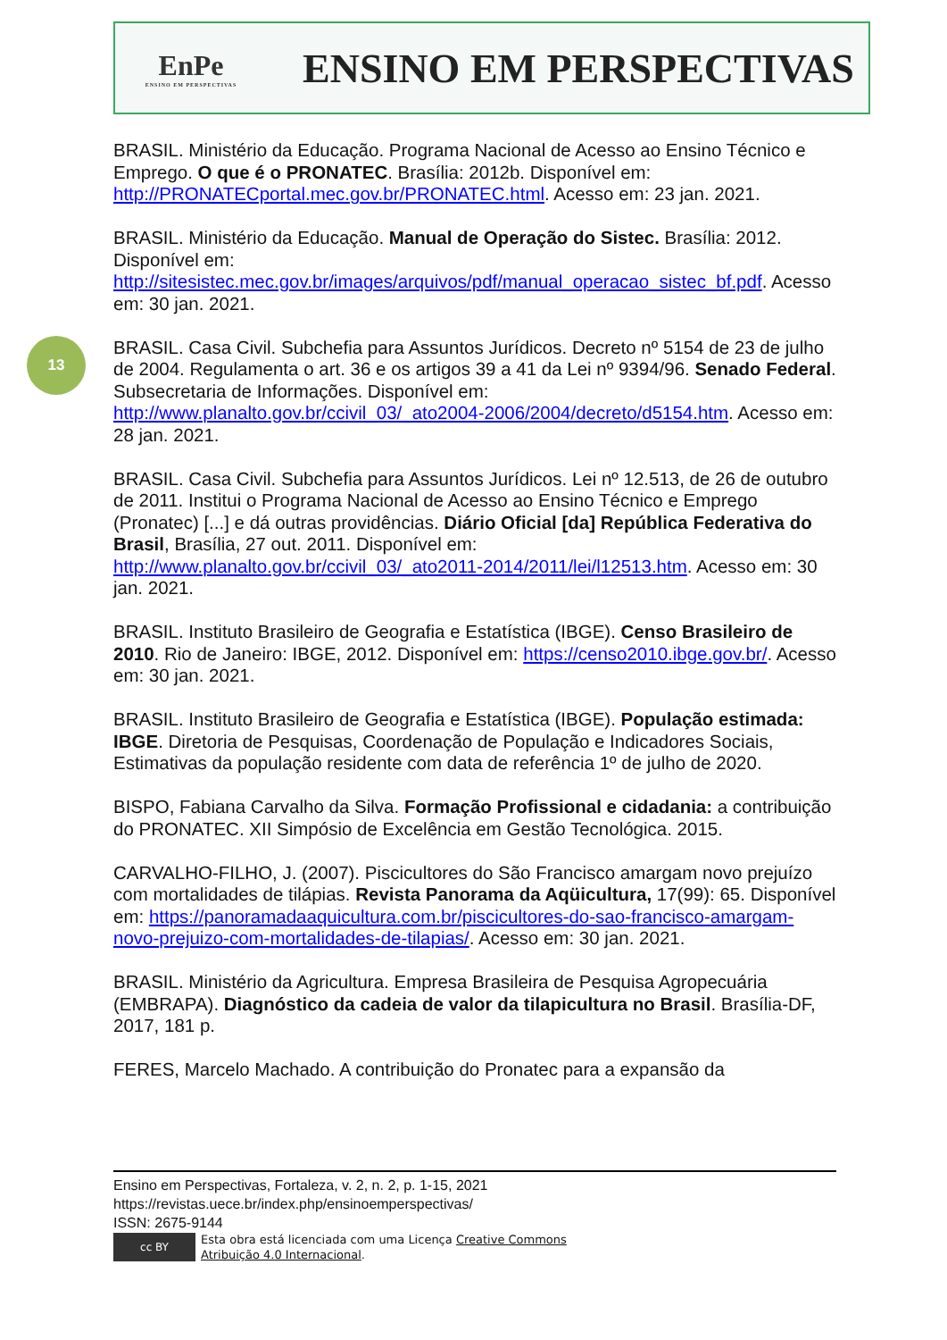EnPe
ENSINO EM PERSPECTIVAS
ENSINO EM PERSPECTIVAS
13
BRASIL. Ministério da Educação. Programa Nacional de Acesso ao Ensino Técnico e Emprego. O que é o PRONATEC. Brasília: 2012b. Disponível em: http://PRONATECportal.mec.gov.br/PRONATEC.html. Acesso em: 23 jan. 2021.
BRASIL. Ministério da Educação. Manual de Operação do Sistec. Brasília: 2012. Disponível em: http://sitesistec.mec.gov.br/images/arquivos/pdf/manual_operacao_sistec_bf.pdf. Acesso em: 30 jan. 2021.
BRASIL. Casa Civil. Subchefia para Assuntos Jurídicos. Decreto nº 5154 de 23 de julho de 2004. Regulamenta o art. 36 e os artigos 39 a 41 da Lei nº 9394/96. Senado Federal. Subsecretaria de Informações. Disponível em: http://www.planalto.gov.br/ccivil_03/_ato2004-2006/2004/decreto/d5154.htm. Acesso em: 28 jan. 2021.
BRASIL. Casa Civil. Subchefia para Assuntos Jurídicos. Lei nº 12.513, de 26 de outubro de 2011. Institui o Programa Nacional de Acesso ao Ensino Técnico e Emprego (Pronatec) [...] e dá outras providências. Diário Oficial [da] República Federativa do Brasil, Brasília, 27 out. 2011. Disponível em: http://www.planalto.gov.br/ccivil_03/_ato2011-2014/2011/lei/l12513.htm. Acesso em: 30 jan. 2021.
BRASIL. Instituto Brasileiro de Geografia e Estatística (IBGE). Censo Brasileiro de 2010. Rio de Janeiro: IBGE, 2012. Disponível em: https://censo2010.ibge.gov.br/. Acesso em: 30 jan. 2021.
BRASIL. Instituto Brasileiro de Geografia e Estatística (IBGE). População estimada: IBGE. Diretoria de Pesquisas, Coordenação de População e Indicadores Sociais, Estimativas da população residente com data de referência 1º de julho de 2020.
BISPO, Fabiana Carvalho da Silva. Formação Profissional e cidadania: a contribuição do PRONATEC. XII Simpósio de Excelência em Gestão Tecnológica. 2015.
CARVALHO-FILHO, J. (2007). Piscicultores do São Francisco amargam novo prejuízo com mortalidades de tilápias. Revista Panorama da Aqüicultura, 17(99): 65. Disponível em: https://panoramadaaquicultura.com.br/piscicultores-do-sao-francisco-amargam-novo-prejuizo-com-mortalidades-de-tilapias/. Acesso em: 30 jan. 2021.
BRASIL. Ministério da Agricultura. Empresa Brasileira de Pesquisa Agropecuária (EMBRAPA). Diagnóstico da cadeia de valor da tilapicultura no Brasil. Brasília-DF, 2017, 181 p.
FERES, Marcelo Machado. A contribuição do Pronatec para a expansão da
Ensino em Perspectivas, Fortaleza, v. 2, n. 2, p. 1-15, 2021
https://revistas.uece.br/index.php/ensinoemperspectivas/
ISSN: 2675-9144
cc BY
Esta obra está licenciada com uma Licença Creative Commons
Atribuição 4.0 Internacional.